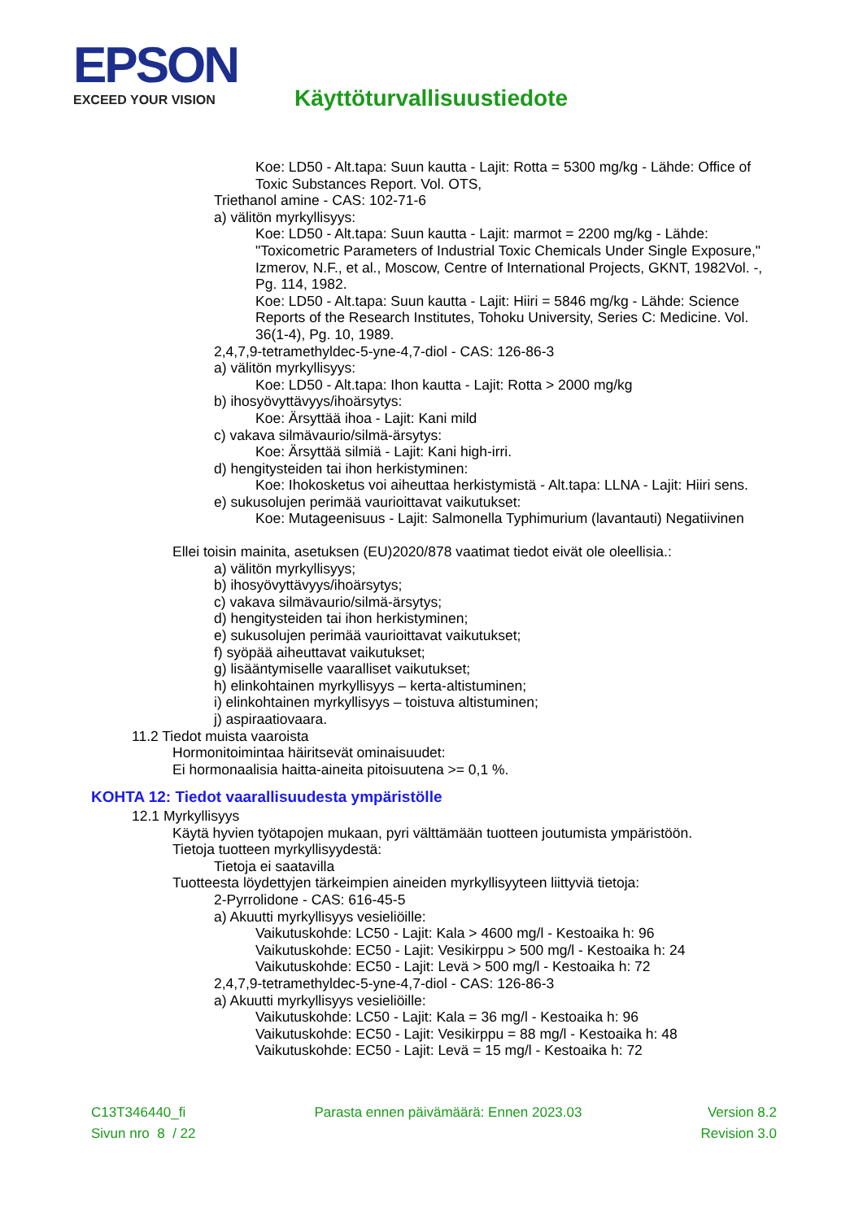EPSON
EXCEED YOUR VISION
Käyttöturvallisuustiedote
Koe: LD50 - Alt.tapa: Suun kautta - Lajit: Rotta = 5300 mg/kg - Lähde: Office of Toxic Substances Report. Vol. OTS,
Triethanol amine - CAS: 102-71-6
a) välitön myrkyllisyys:
Koe: LD50 - Alt.tapa: Suun kautta - Lajit: marmot = 2200 mg/kg - Lähde: "Toxicometric Parameters of Industrial Toxic Chemicals Under Single Exposure," Izmerov, N.F., et al., Moscow, Centre of International Projects, GKNT, 1982Vol. -, Pg. 114, 1982.
Koe: LD50 - Alt.tapa: Suun kautta - Lajit: Hiiri = 5846 mg/kg - Lähde: Science Reports of the Research Institutes, Tohoku University, Series C: Medicine. Vol. 36(1-4), Pg. 10, 1989.
2,4,7,9-tetramethyldec-5-yne-4,7-diol - CAS: 126-86-3
a) välitön myrkyllisyys:
Koe: LD50 - Alt.tapa: Ihon kautta - Lajit: Rotta > 2000 mg/kg
b) ihosyövyttävyys/ihoärsytys:
Koe: Ärsyttää ihoa - Lajit: Kani mild
c) vakava silmävaurio/silmä-ärsytys:
Koe: Ärsyttää silmiä - Lajit: Kani high-irri.
d) hengitysteiden tai ihon herkistyminen:
Koe: Ihokosketus voi aiheuttaa herkistymistä - Alt.tapa: LLNA - Lajit: Hiiri sens.
e) sukusolujen perimää vaurioittavat vaikutukset:
Koe: Mutageenisuus - Lajit: Salmonella Typhimurium (lavantauti) Negatiivinen
Ellei toisin mainita, asetuksen (EU)2020/878 vaatimat tiedot eivät ole oleellisia.:
a) välitön myrkyllisyys;
b) ihosyövyttävyys/ihoärsytys;
c) vakava silmävaurio/silmä-ärsytys;
d) hengitysteiden tai ihon herkistyminen;
e) sukusolujen perimää vaurioittavat vaikutukset;
f) syöpää aiheuttavat vaikutukset;
g) lisääntymiselle vaaralliset vaikutukset;
h) elinkohtainen myrkyllisyys – kerta-altistuminen;
i) elinkohtainen myrkyllisyys – toistuva altistuminen;
j) aspiraatiovaara.
11.2 Tiedot muista vaaroista
Hormonitoimintaa häiritsevät ominaisuudet:
Ei hormonaalisia haitta-aineita pitoisuutena >= 0,1 %.
KOHTA 12: Tiedot vaarallisuudesta ympäristölle
12.1 Myrkyllisyys
Käytä hyvien työtapojen mukaan, pyri välttämään tuotteen joutumista ympäristöön.
Tietoja tuotteen myrkyllisyydestä:
Tietoja ei saatavilla
Tuotteesta löydettyjen tärkeimpien aineiden myrkyllisyyteen liittyviä tietoja:
2-Pyrrolidone - CAS: 616-45-5
a) Akuutti myrkyllisyys vesieliöille:
Vaikutuskohde: LC50 - Lajit: Kala > 4600 mg/l - Kestoaika h: 96
Vaikutuskohde: EC50 - Lajit: Vesikirppu > 500 mg/l - Kestoaika h: 24
Vaikutuskohde: EC50 - Lajit: Levä > 500 mg/l - Kestoaika h: 72
2,4,7,9-tetramethyldec-5-yne-4,7-diol - CAS: 126-86-3
a) Akuutti myrkyllisyys vesieliöille:
Vaikutuskohde: LC50 - Lajit: Kala = 36 mg/l - Kestoaika h: 96
Vaikutuskohde: EC50 - Lajit: Vesikirppu = 88 mg/l - Kestoaika h: 48
Vaikutuskohde: EC50 - Lajit: Levä = 15 mg/l - Kestoaika h: 72
C13T346440_fi
Sivun nro 8 / 22
Parasta ennen päivämäärä: Ennen 2023.03
Version 8.2
Revision 3.0